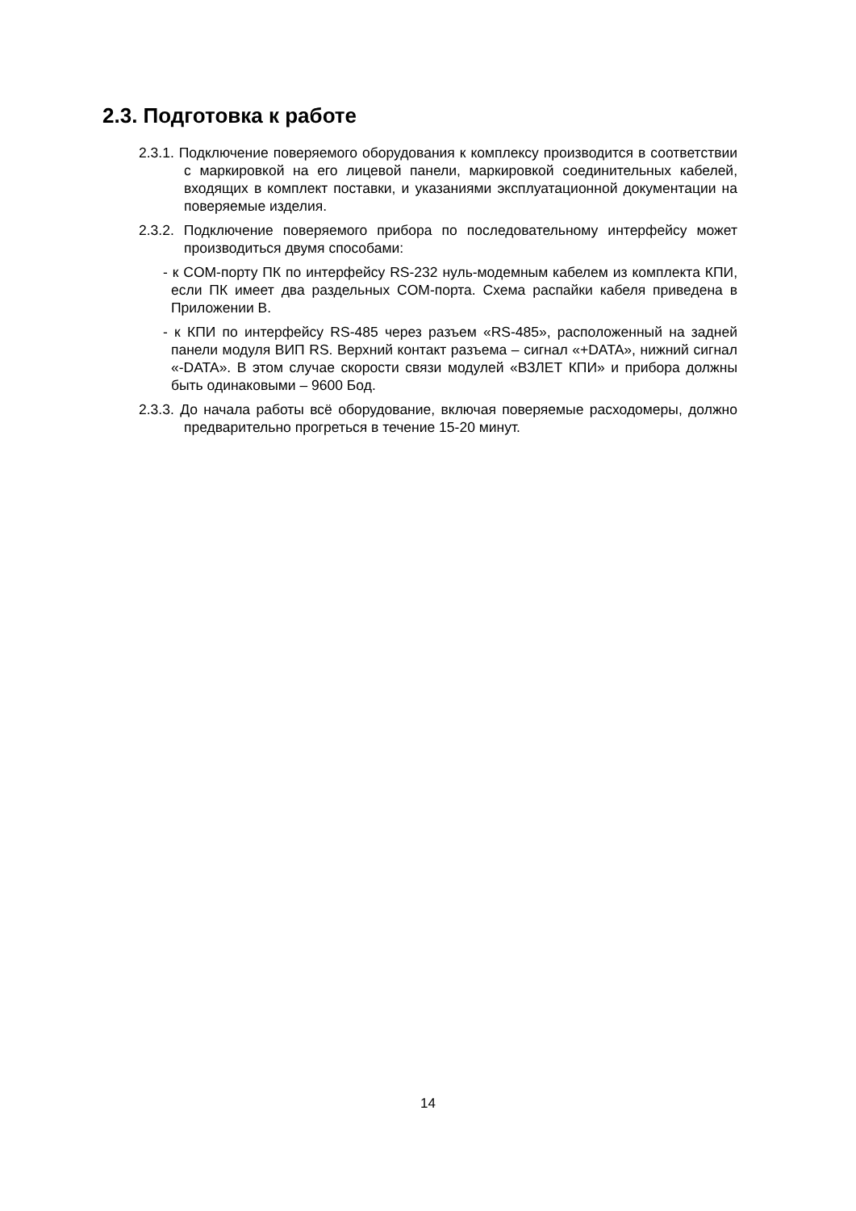2.3. Подготовка к работе
2.3.1. Подключение поверяемого оборудования к комплексу производит­ся в соответствии с маркировкой на его лицевой панели, маркировкой соединительных кабелей, входящих в комплект поставки, и указаниями эксплуатационной документации на поверяемые изделия.
2.3.2. Подключение поверяемого прибора по последовательному интерфейсу может производиться двумя способами:
- к COM-порту ПК по интерфейсу RS-232 нуль-модемным кабелем из комплекта КПИ, если ПК имеет два раздельных COM-порта. Схема распайки кабеля приведена в Приложении В.
- к КПИ по интерфейсу RS-485 через разъем «RS-485», расположенный на задней панели модуля ВИП RS. Верхний контакт разъема – сигнал «+DATA», нижний сигнал «-DATA». В этом случае скорости связи модулей «ВЗЛЕТ КПИ» и прибора должны быть одинаковыми – 9600 Бод.
2.3.3. До начала работы всё оборудование, включая поверяемые расходомеры, должно предварительно прогреться в течение 15-20 минут.
14